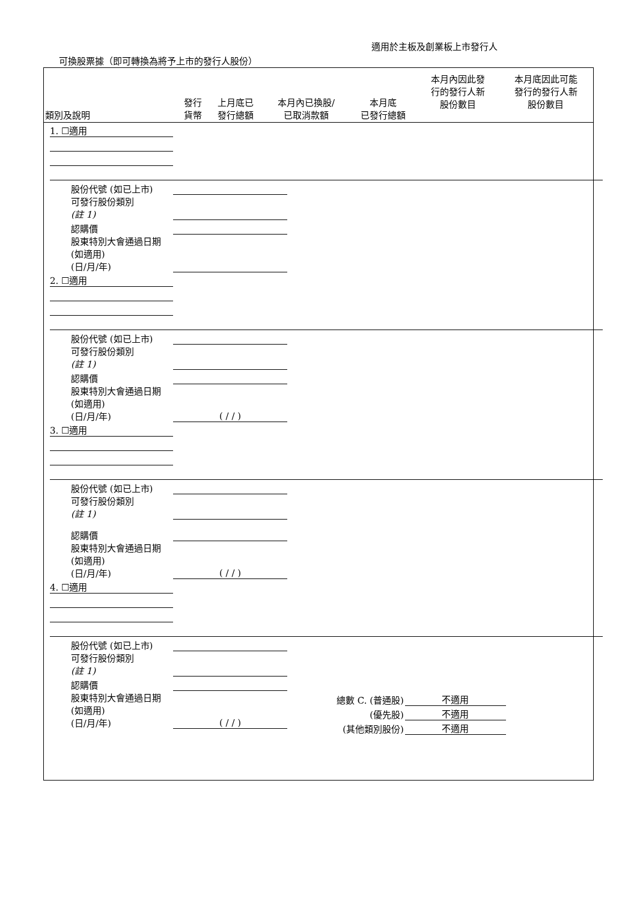適用於主板及創業板上市發行人
可換股票據（即可轉換為將予上市的發行人股份）
| 類別及說明 | 發行 貨幣 | 上月底已 發行總額 | 本月內已換股/ 已取消款額 | 本月底 已發行總額 | 本月內因此發 行的發行人新 股份數目 | 本月底因此可能 發行的發行人新 股份數目 |
| --- | --- | --- | --- | --- | --- | --- |
1. ☐適用
股份代號 (如已上市)
可發行股份類別
(註 1)
認購價
股東特別大會通過日期 (如適用)
(日/月/年)
2. ☐適用
股份代號 (如已上市)
可發行股份類別
(註 1)
認購價
股東特別大會通過日期 (如適用)
(日/月/年)
( / / )
3. ☐適用
股份代號 (如已上市)
可發行股份類別
(註 1)
認購價
股東特別大會通過日期 (如適用)
(日/月/年)
( / / )
4. ☐適用
股份代號 (如已上市)
可發行股份類別
(註 1)
認購價
股東特別大會通過日期 (如適用)
(日/月/年)
( / / )
總數 C. (普通股) 不適用
(優先股) 不適用
(其他類別股份) 不適用